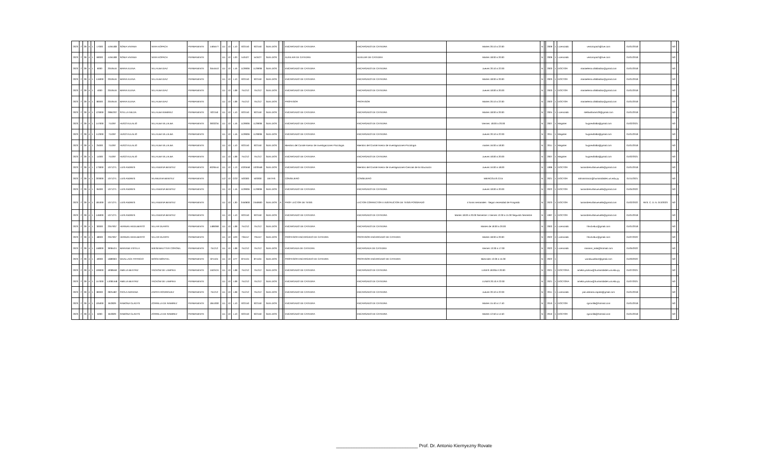| 2023 | 2 | 28 | 4 | 1 | 17000 | 4194188 | SONIA VIVIANA | VERA KOPACH | PERMANENTE | 1465577 | 111 | 10 | L10 | 922150 | 922150 | SUELDOS | | | ENCARGADO DE CATEDRA | ENCARGADO DE CATEDRA | Martes 20:10 a 22:00 | N | | 2009 | 1 | Licenciado | vera.kopach@live.com | 01/01/2018 | | NO | |
| 2023 | 2 | 28 | 4 | 1 | 69000 | 4194188 | SONIA VIVIANA | VERA KOPACH | PERMANENTE | | 111 | 10 | L03 | 543427 | 543427 | SUELDOS | | | AUXILIAR DE CATEDRA | AUXILIAR DE CATEDRA | Martes 18:00 a 20:00 | N | | 2009 | 1 | Licenciado | vera.kopach@live.com | 01/01/2018 | | NO | |
| 2023 | 2 | 28 | 4 | 1 | 6000 | 2019516 | MARIA ELENA | VILLALBA DIAZ | PERMANENTE | 3554510 | 111 | 10 | L16 | 1129936 | 1129936 | SUELDOS | | | ENCARGADO DE CATEDRA | ENCARGADO DE CATEDRA | Jueves 20:10 a 22:00 | N | | 2003 | 1 | DOCTOR | mariaelena.villalbadiaz@gmail.com | 01/01/2018 | | NO | |
| 2023 | 2 | 28 | 4 | 1 | 116000 | 2019516 | MARIA ELENA | VILLALBA DIAZ | PERMANENTE | | 111 | 10 | L10 | 922150 | 922150 | SUELDOS | | | ENCARGADO DE CATEDRA | ENCARGADO DE CATEDRA | Martes 18:00 a 20:00 | N | | 2003 | 1 | DOCTOR | mariaelena.villalbadiaz@gmail.com | 01/01/2018 | | NO | |
| 2023 | 2 | 28 | 4 | 1 | 4000 | 2019516 | MARIA ELENA | VILLALBA DIAZ | PERMANENTE | | 111 | 10 | L08 | 751212 | 751212 | SUELDOS | | | ENCARGADO DE CATEDRA | ENCARGADO DE CATEDRA | Jueves 18:00 a 20:00 | N | | 2003 | 1 | DOCTOR | mariaelena.villalbadiaz@gmail.com | 01/01/2018 | | NO | |
| 2023 | 2 | 28 | 4 | 1 | 80000 | 2019516 | MARIA ELENA | VILLALBA DIAZ | PERMANENTE | | 111 | 10 | L08 | 751212 | 751212 | SUELDOS | | | PROFESOR | PROFESOR | Martes 20:10 a 22:00 | N | | 2003 | 1 | DOCTOR | mariaelena.villalbadiaz@gmail.com | 01/01/2018 | | NO | |
| 2023 | 2 | 28 | 4 | 1 | 123000 | 2984202 | STELLA INILDA | VILLALBA RAMIREZ | PERMANENTE | 922150 | 111 | 10 | L10 | 922150 | 922150 | SUELDOS | | | ENCARGADO DE CATEDRA | ENCARGADO DE CATEDRA | Martes 18:00 a 20:00 | N | | 2004 | 1 | Licenciado | stellavillarami29@gmail.com | 01/01/2018 | | NO | |
| 2023 | 2 | 28 | 4 | 1 | 147000 | 711097 | HUGO EULALIO | VILLALBA VILLALBA | PERMANENTE | 3933234 | 111 | 10 | L16 | 1129936 | 1129936 | SUELDOS | | | ENCARGADO DE CATEDRA | ENCARGADO DE CATEDRA | Viernes: 18:00 a 20:00 | N | | 2007 | 1 | Magister | hugoevillalba@gmail.com | 01/02/2021 | | NO | |
| 2023 | 2 | 28 | 4 | 1 | 112000 | 711097 | HUGO EULALIO | VILLALBA VILLALBA | PERMANENTE | | 111 | 10 | L16 | 1129936 | 1129936 | SUELDOS | | | ENCARGADO DE CATEDRA | ENCARGADO DE CATEDRA | Jueves 20:10 a 22:00 | N | | 2011 | 1 | Magister | hugoevillalba@gmail.com | 01/01/2018 | | NO | |
| 2023 | 2 | 28 | 4 | 1 | 25000 | 711097 | HUGO EULALIO | VILLALBA VILLALBA | PERMANENTE | | 111 | 10 | L10 | 922150 | 922150 | SUELDOS | | | Miembro del Comité Asesor de Investigaciones-Psicología | Miembro del Comité Asesor de Investigaciones-Psicología | martes 16:00 a 18:00 | N | | 2011 | 1 | Magister | hugoevillalba@gmail.com | 01/01/2018 | | NO | |
| 2023 | 2 | 28 | 4 | 1 | 11000 | 711097 | HUGO EULALIO | VILLALBA VILLALBA | PERMANENTE | | 111 | 10 | L08 | 751212 | 751212 | SUELDOS | | | ENCARGADO DE CATEDRA | ENCARGADO DE CATEDRA | Jueves 18:00 a 20:00 | N | | 2007 | 1 | Magister | hugoevillalba@gmail.com | 01/02/2021 | | NO | |
| 2023 | 2 | 28 | 4 | 1 | 173000 | 1071271 | LUIS ANDRES | VILLANUEVA BENITEZ | PERMANENTE | 6026544 | 111 | 10 | L13 | 1020558 | 1020558 | SUELDOS | | | ENCARGADO DE CATEDRA | Miembro del Comité Asesor de Investigaciones-Ciencias de la Educación | Jueves 16:00 a 18:00 | N | | 1999 | 1 | DOCTOR | luisandresvillanueva65@gmail.com | 01/01/2018 | | NO | |
| 2023 | 2 | 28 | 4 | 1 | 203000 | 1071271 | LUIS ANDRES | VILANUEVA BENITEZ | PERMANENTE | | 112 | 10 | CO2 | 503300 | 503300 | DIETAS | | | CONSEJERO | CONSEJERO | MIERCOLES C/15 | N | | 2021 | 1 | DOCTOR | administracio@humanidades.uni.edu.py | 01/11/2021 | | NO | |
| 2023 | 2 | 28 | 4 | 1 | 95000 | 1071271 | LUIS ANDRES | VILLANUEVA BENITEZ | PERMANENTE | | 111 | 10 | L16 | 1129936 | 1129936 | SUELDOS | | | ENCARGADO DE CATEDRA | ENCARGADO DE CATEDRA | Jueves 18:00 a 20:00 | N | | 2022 | 1 | DOCTOR | luisandresvillanueva65@gmail.com | 01/04/2022 | | NO | |
| 2023 | 2 | 28 | 4 | 1 | 181000 | 1071271 | LUIS ANDRES | VILLANUEVA BENITEZ | PERMANENTE | | 111 | 10 | L30 | 2450600 | 2450600 | SUELDOS | A | | PROF LECTOR DE TESIS | LECTOR CORRECTOR E INSTRUCTOR DE TESIS POSGRADO | 4 horas semanales - Según necesidad de Posgrado | N | | 2023 | 1 | DOCTOR | luisandresvillanueva65@gmail.com | 01/02/2022 | RES. C. D. N. 013/2023 | NO | |
| 2023 | 2 | 28 | 4 | 1 | 146000 | 1071271 | LUIS ANDRES | VILLANUEVA BENITEZ | PERMANENTE | | 111 | 10 | L10 | 922150 | 922150 | SUELDOS | | | ENCARGADO DE CATEDRA | ENCARGADO DE CATEDRA | Martes 18:00 a 20:00 Semestre 1 Viernes 13:30 a 15:30 Segundo Semestre | N | | 1997 | 1 | DOCTOR | luisandresvillanueva65@gmail.com | 01/01/2018 | | NO | |
| 2023 | 2 | 28 | 4 | 1 | 30000 | 2357937 | HERNAN HEDILBERTO | VILLAR DUARTE | PERMANENTE | 1486369 | 111 | 10 | L08 | 751212 | 751212 | SUELDOS | | | ENCARGADO DE CATEDRA | ENCARGADO DE CATEDRA | Martes de 18:00 a 20:00 | N | | 2002 | 4 | Licenciado | hhvd.educ@gmail.com | 01/01/2018 | | NO | |
| 2023 | 2 | 28 | 4 | 1 | 48000 | 2357937 | HERNAN HEDILBERTO | VILLAR DUARTE | PERMANENTE | | 111 | 10 | U20 | 735157 | 735157 | SUELDOS | | | PROFESOR ENCARGADO DE CATEDRA | PROFESOR ENCARGADO DE CATEDRA | Martes 18:00 a 20:00 | N | | 2022 | 4 | Licenciado | hhvd.educ@gmail.com | 01/07/2022 | | NO | |
| 2023 | 2 | 28 | 4 | 1 | 158000 | 3936424 | MARIANE ESTELA | WIESENHUTTER CORONIL | PERMANENTE | 751212 | 111 | 10 | L08 | 751212 | 751212 | SUELDOS | | | ENCARGADA DE CATEDRA | ENCARGADA DE CATEDRA | Viernes 13:30 a 17:00 | N | | 2022 | 1 | Licenciado | mariann_kala@hotmail.com | 01/05/2022 | | NO | |
| 2023 | 2 | 28 | 4 | 1 | 49000 | 1689363 | WUALLACE PATRICIO | WOOD MONTIEL | PERMANENTE | 874104 | 111 | 10 | U7T | 874104 | 874104 | SUELDOS | | | PROFESOR ENCARGADO DE CATEDRA | PROFESOR ENCARGADO DE CATEDRA | Miercoles 13:30 a 15:30 | N | | 2022 | 1 | | woodwuallace@gmail.com | 01/03/2022 | | NO | |
| 2023 | 2 | 28 | 4 | 1 | 109000 | 4938558 | AMELIA BEATRIZ | YACKOW DE LAMPIKA | PERMANENTE | 1502424 | 111 | 10 | L08 | 751212 | 751212 | SUELDOS | | | ENCARGADO DE CATEDRA | ENCARGADO DE CATEDRA | LUNES 18:00a A 20:00 | N | | 2021 | 1 | DOCTORA | amelia.yackow@humanidades.uni.edu.py | 01/07/2021 | | NO | |
| 2023 | 2 | 28 | 4 | 1 | 157000 | 4.938.558 | AMELIA BEATRIZ | YACKOW DE LAMPIKA | PERMANENTE | | 111 | 10 | L08 | 751212 | 751212 | SUELDOS | | | ENCARGADO DE CATEDRA | ENCARGADO DE CATEDRA | LUNES 20:10 A 22:00 | N | | 2021 | 1 | DOCTORA | amelia.yackow@humanidades.uni.edu.py | 01/07/2021 | | NO | |
| 2023 | 2 | 28 | 4 | 1 | 80000 | 2825482 | PAOLA ADRIANA | ZAPATA RODRIGUEZ | PERMANENTE | 751212 | 111 | 10 | L08 | 751212 | 751212 | SUELDOS | | | ENCARGADO DE CATEDRA | ENCARGADO DE CATEDRA | Jueves 20:10 a 22:00 | N | | 2011 | 1 | Licenciado | pao.adriana.zapata@gmail.com | 01/01/2018 | | NO | |
| 2023 | 2 | 28 | 4 | 1 | 105000 | 842829 | RAMONA GLADYS | ZORRILLA DE RAMIREZ | PERMANENTE | 1844300 | 111 | 10 | L10 | 922150 | 922150 | SUELDOS | | | ENCARGADO DE CATEDRA | ENCARGADO DE CATEDRA | Martes 15:40 a 17:40 | N | | 2010 | 1 | DOCTOR | rgzorrilla@hotmail.com | 01/01/2018 | | NO | |
| 2023 | 2 | 28 | 4 | 1 | 5000 | 842829 | RAMONA GLADYS | ZORRILLA DE RAMIREZ | PERMANENTE | | 111 | 10 | L10 | 922150 | 922150 | SUELDOS | | | ENCARGADO DE CATEDRA | ENCARGADO DE CATEDRA | Martes 12:50 a 14:50 | N | | 2010 | 1 | DOCTOR | rgzorrilla@hotmail.com | 01/01/2018 | | NO | |
________________________________ Prof. Dr. Antonio Kiernyezny Rovate